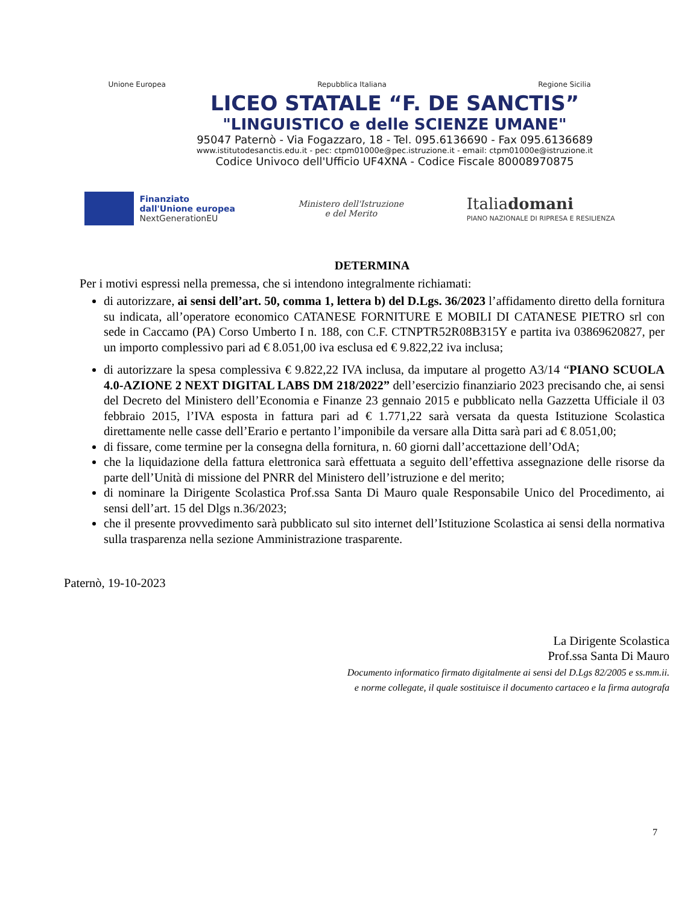Unione Europea Repubblica Italiana Regione Sicilia
LICEO STATALE “F. DE SANCTIS”
"LINGUISTICO e delle SCIENZE UMANE"
95047 Paternò - Via Fogazzaro, 18 - Tel. 095.6136690 - Fax 095.6136689
www.istitutodesanctis.edu.it - pec: ctpm01000e@pec.istruzione.it - email: ctpm01000e@istruzione.it
Codice Univoco dell'Ufficio UF4XNA - Codice Fiscale 80008970875
Finanziato
dall'Unione europea
NextGenerationEU
Ministero dell'Istruzione
e del Merito
Italiadomani
PIANO NAZIONALE DI RIPRESA E RESILIENZA
DETERMINA
Per i motivi espressi nella premessa, che si intendono integralmente richiamati:
di autorizzare, ai sensi dell’art. 50, comma 1, lettera b) del D.Lgs. 36/2023 l’affidamento diretto della fornitura su indicata, all’operatore economico CATANESE FORNITURE E MOBILI DI CATANESE PIETRO srl con sede in Caccamo (PA) Corso Umberto I n. 188, con C.F. CTNPTR52R08B315Y e partita iva 03869620827, per un importo complessivo pari ad € 8.051,00 iva esclusa ed € 9.822,22 iva inclusa;
di autorizzare la spesa complessiva € 9.822,22 IVA inclusa, da imputare al progetto A3/14 “PIANO SCUOLA 4.0-AZIONE 2 NEXT DIGITAL LABS DM 218/2022” dell’esercizio finanziario 2023 precisando che, ai sensi del Decreto del Ministero dell’Economia e Finanze 23 gennaio 2015 e pubblicato nella Gazzetta Ufficiale il 03 febbraio 2015, l’IVA esposta in fattura pari ad € 1.771,22 sarà versata da questa Istituzione Scolastica direttamente nelle casse dell’Erario e pertanto l’imponibile da versare alla Ditta sarà pari ad € 8.051,00;
di fissare, come termine per la consegna della fornitura, n. 60 giorni dall’accettazione dell’OdA;
che la liquidazione della fattura elettronica sarà effettuata a seguito dell’effettiva assegnazione delle risorse da parte dell’Unità di missione del PNRR del Ministero dell’istruzione e del merito;
di nominare la Dirigente Scolastica Prof.ssa Santa Di Mauro quale Responsabile Unico del Procedimento, ai sensi dell’art. 15 del Dlgs n.36/2023;
che il presente provvedimento sarà pubblicato sul sito internet dell’Istituzione Scolastica ai sensi della normativa sulla trasparenza nella sezione Amministrazione trasparente.
Paternò, 19-10-2023
La Dirigente Scolastica
Prof.ssa Santa Di Mauro
Documento informatico firmato digitalmente ai sensi del D.Lgs 82/2005 e ss.mm.ii.
e norme collegate, il quale sostituisce il documento cartaceo e la firma autografa
7